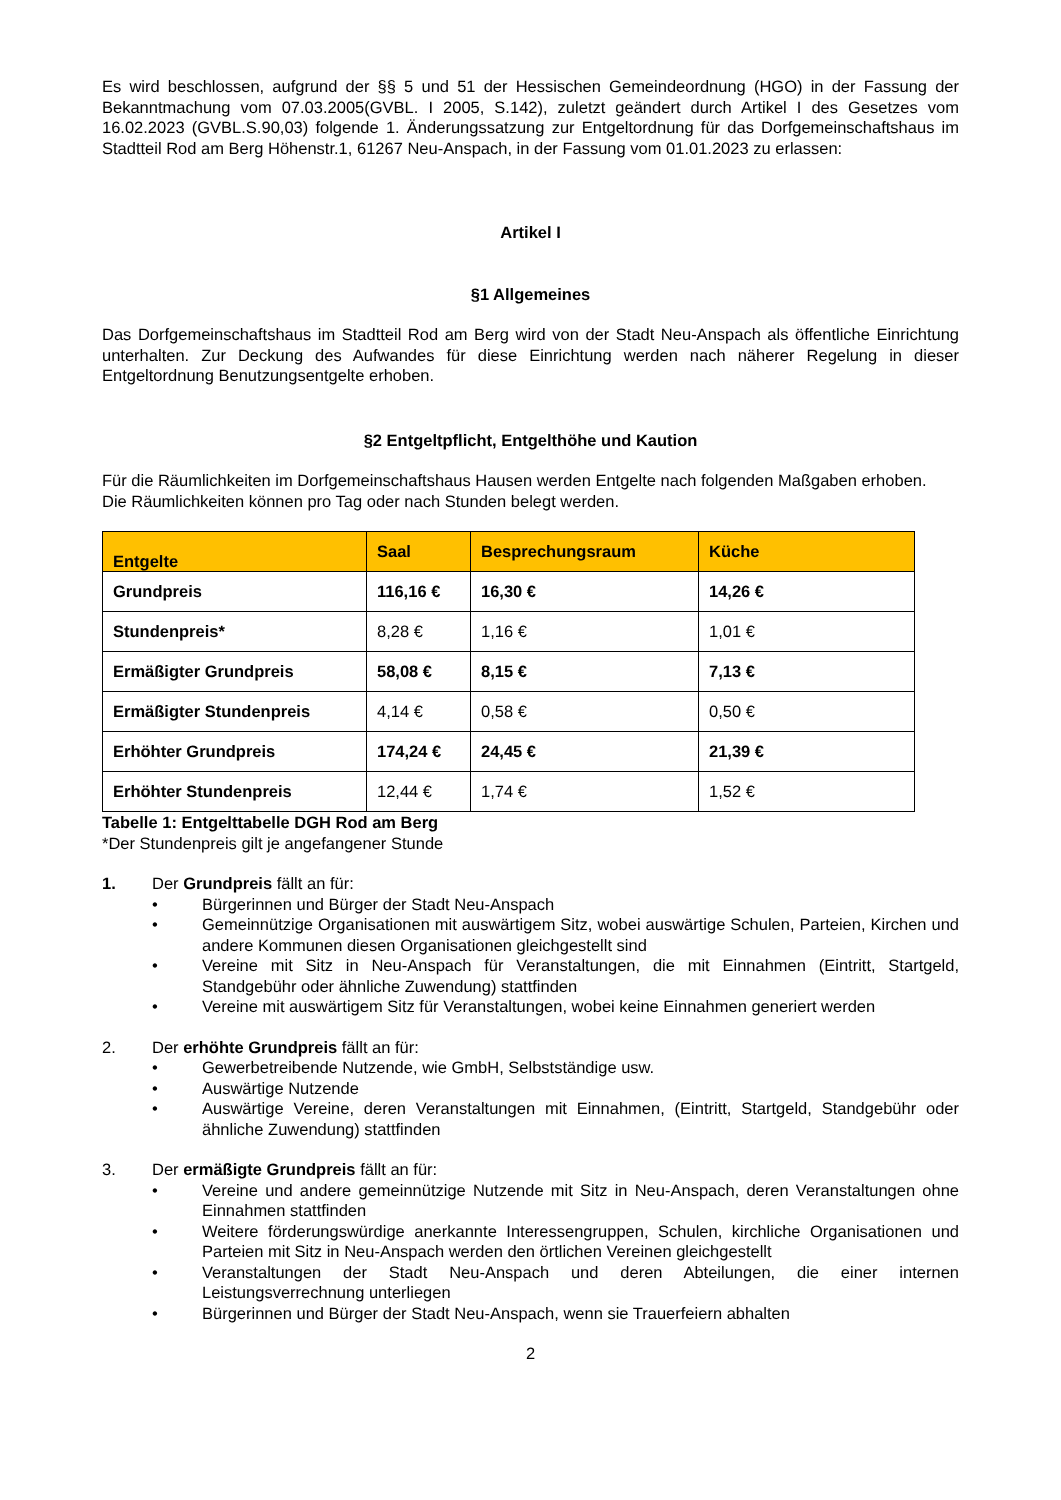Es wird beschlossen, aufgrund der §§ 5 und 51 der Hessischen Gemeindeordnung (HGO) in der Fassung der Bekanntmachung vom 07.03.2005(GVBL. I 2005, S.142), zuletzt geändert durch Artikel I des Gesetzes vom 16.02.2023 (GVBL.S.90,03) folgende 1. Änderungssatzung zur Entgeltordnung für das Dorfgemeinschaftshaus im Stadtteil Rod am Berg Höhenstr.1, 61267 Neu-Anspach, in der Fassung vom 01.01.2023 zu erlassen:
Artikel I
§1 Allgemeines
Das Dorfgemeinschaftshaus im Stadtteil Rod am Berg wird von der Stadt Neu-Anspach als öffentliche Einrichtung unterhalten. Zur Deckung des Aufwandes für diese Einrichtung werden nach näherer Regelung in dieser Entgeltordnung Benutzungsentgelte erhoben.
§2 Entgeltpflicht, Entgelthöhe und Kaution
Für die Räumlichkeiten im Dorfgemeinschaftshaus Hausen werden Entgelte nach folgenden Maßgaben erhoben.
Die Räumlichkeiten können pro Tag oder nach Stunden belegt werden.
| Entgelte | Saal | Besprechungsraum | Küche |
| --- | --- | --- | --- |
| Grundpreis | 116,16 € | 16,30 € | 14,26 € |
| Stundenpreis* | 8,28 € | 1,16 € | 1,01 € |
| Ermäßigter Grundpreis | 58,08 € | 8,15 € | 7,13 € |
| Ermäßigter Stundenpreis | 4,14 € | 0,58 € | 0,50 € |
| Erhöhter Grundpreis | 174,24 € | 24,45 € | 21,39 € |
| Erhöhter Stundenpreis | 12,44 € | 1,74 € | 1,52 € |
Tabelle 1: Entgelttabelle DGH Rod am Berg
*Der Stundenpreis gilt je angefangener Stunde
1. Der Grundpreis fällt an für:
• Bürgerinnen und Bürger der Stadt Neu-Anspach
• Gemeinnützige Organisationen mit auswärtigem Sitz, wobei auswärtige Schulen, Parteien, Kirchen und andere Kommunen diesen Organisationen gleichgestellt sind
• Vereine mit Sitz in Neu-Anspach für Veranstaltungen, die mit Einnahmen (Eintritt, Startgeld, Standgebühr oder ähnliche Zuwendung) stattfinden
• Vereine mit auswärtigem Sitz für Veranstaltungen, wobei keine Einnahmen generiert werden
2. Der erhöhte Grundpreis fällt an für:
• Gewerbetreibende Nutzende, wie GmbH, Selbstständige usw.
• Auswärtige Nutzende
• Auswärtige Vereine, deren Veranstaltungen mit Einnahmen, (Eintritt, Startgeld, Standgebühr oder ähnliche Zuwendung) stattfinden
3. Der ermäßigte Grundpreis fällt an für:
• Vereine und andere gemeinnützige Nutzende mit Sitz in Neu-Anspach, deren Veranstaltungen ohne Einnahmen stattfinden
• Weitere förderungswürdige anerkannte Interessengruppen, Schulen, kirchliche Organisationen und Parteien mit Sitz in Neu-Anspach werden den örtlichen Vereinen gleichgestellt
• Veranstaltungen der Stadt Neu-Anspach und deren Abteilungen, die einer internen Leistungsverrechnung unterliegen
• Bürgerinnen und Bürger der Stadt Neu-Anspach, wenn sie Trauerfeiern abhalten
2